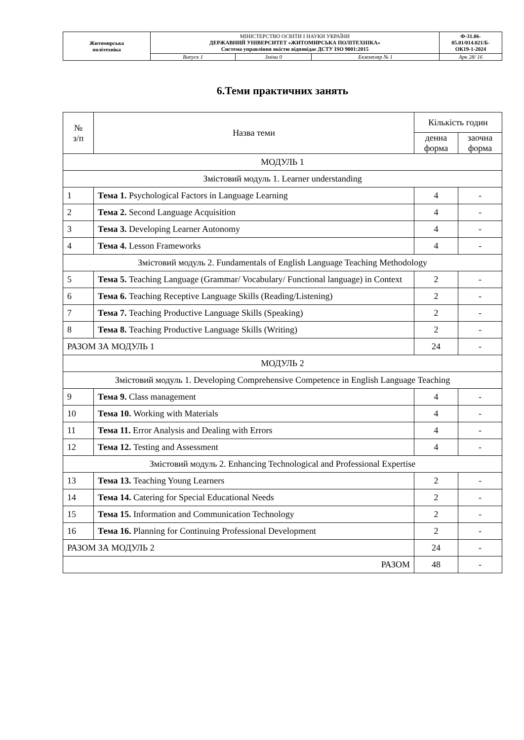| Житомирська політехніка | МІНІСТЕРСТВО ОСВІТИ І НАУКИ УКРАЇНИ ДЕРЖАВНИЙ УНІВЕРСИТЕТ «ЖИТОМИРСЬКА ПОЛІТЕХНІКА» Система управління якістю відповідає ДСТУ ISO 9001:2015 | | | Ф-31.06- 05.01/014.021/Б- ОК19-1-2024 |
| | Випуск 1 | Зміни 0 | Екземпляр № 1 | Арк 28/ 16 |
6.Теми практичних занять
| № з/п | Назва теми | Кількість годин | |
| --- | --- | --- | --- |
| | | денна форма | заочна форма |
| МОДУЛЬ 1 | | | |
| Змістовий модуль 1. Learner understanding | | | |
| 1 | Тема 1. Psychological Factors in Language Learning | 4 | - |
| 2 | Тема 2. Second Language Acquisition | 4 | - |
| 3 | Тема 3. Developing Learner Autonomy | 4 | - |
| 4 | Тема 4. Lesson Frameworks | 4 | - |
| Змістовий модуль 2. Fundamentals of English Language Teaching Methodology | | | |
| 5 | Тема 5. Teaching Language (Grammar/ Vocabulary/ Functional language) in Context | 2 | - |
| 6 | Тема 6. Teaching Receptive Language Skills (Reading/Listening) | 2 | - |
| 7 | Тема 7. Teaching Productive Language Skills (Speaking) | 2 | - |
| 8 | Тема 8. Teaching Productive Language Skills (Writing) | 2 | - |
| РАЗОМ ЗА МОДУЛЬ 1 | | 24 | - |
| МОДУЛЬ 2 | | | |
| Змістовий модуль 1. Developing Comprehensive Competence in English Language Teaching | | | |
| 9 | Тема 9. Class management | 4 | - |
| 10 | Тема 10. Working with Materials | 4 | - |
| 11 | Тема 11. Error Analysis and Dealing with Errors | 4 | - |
| 12 | Тема 12. Testing and Assessment | 4 | - |
| Змістовий модуль 2. Enhancing Technological and Professional Expertise | | | |
| 13 | Тема 13. Teaching Young Learners | 2 | - |
| 14 | Тема 14. Catering for Special Educational Needs | 2 | - |
| 15 | Тема 15. Information and Communication Technology | 2 | - |
| 16 | Тема 16. Planning for Continuing Professional Development | 2 | - |
| РАЗОМ ЗА МОДУЛЬ 2 | | 24 | - |
| РАЗОМ | | 48 | - |